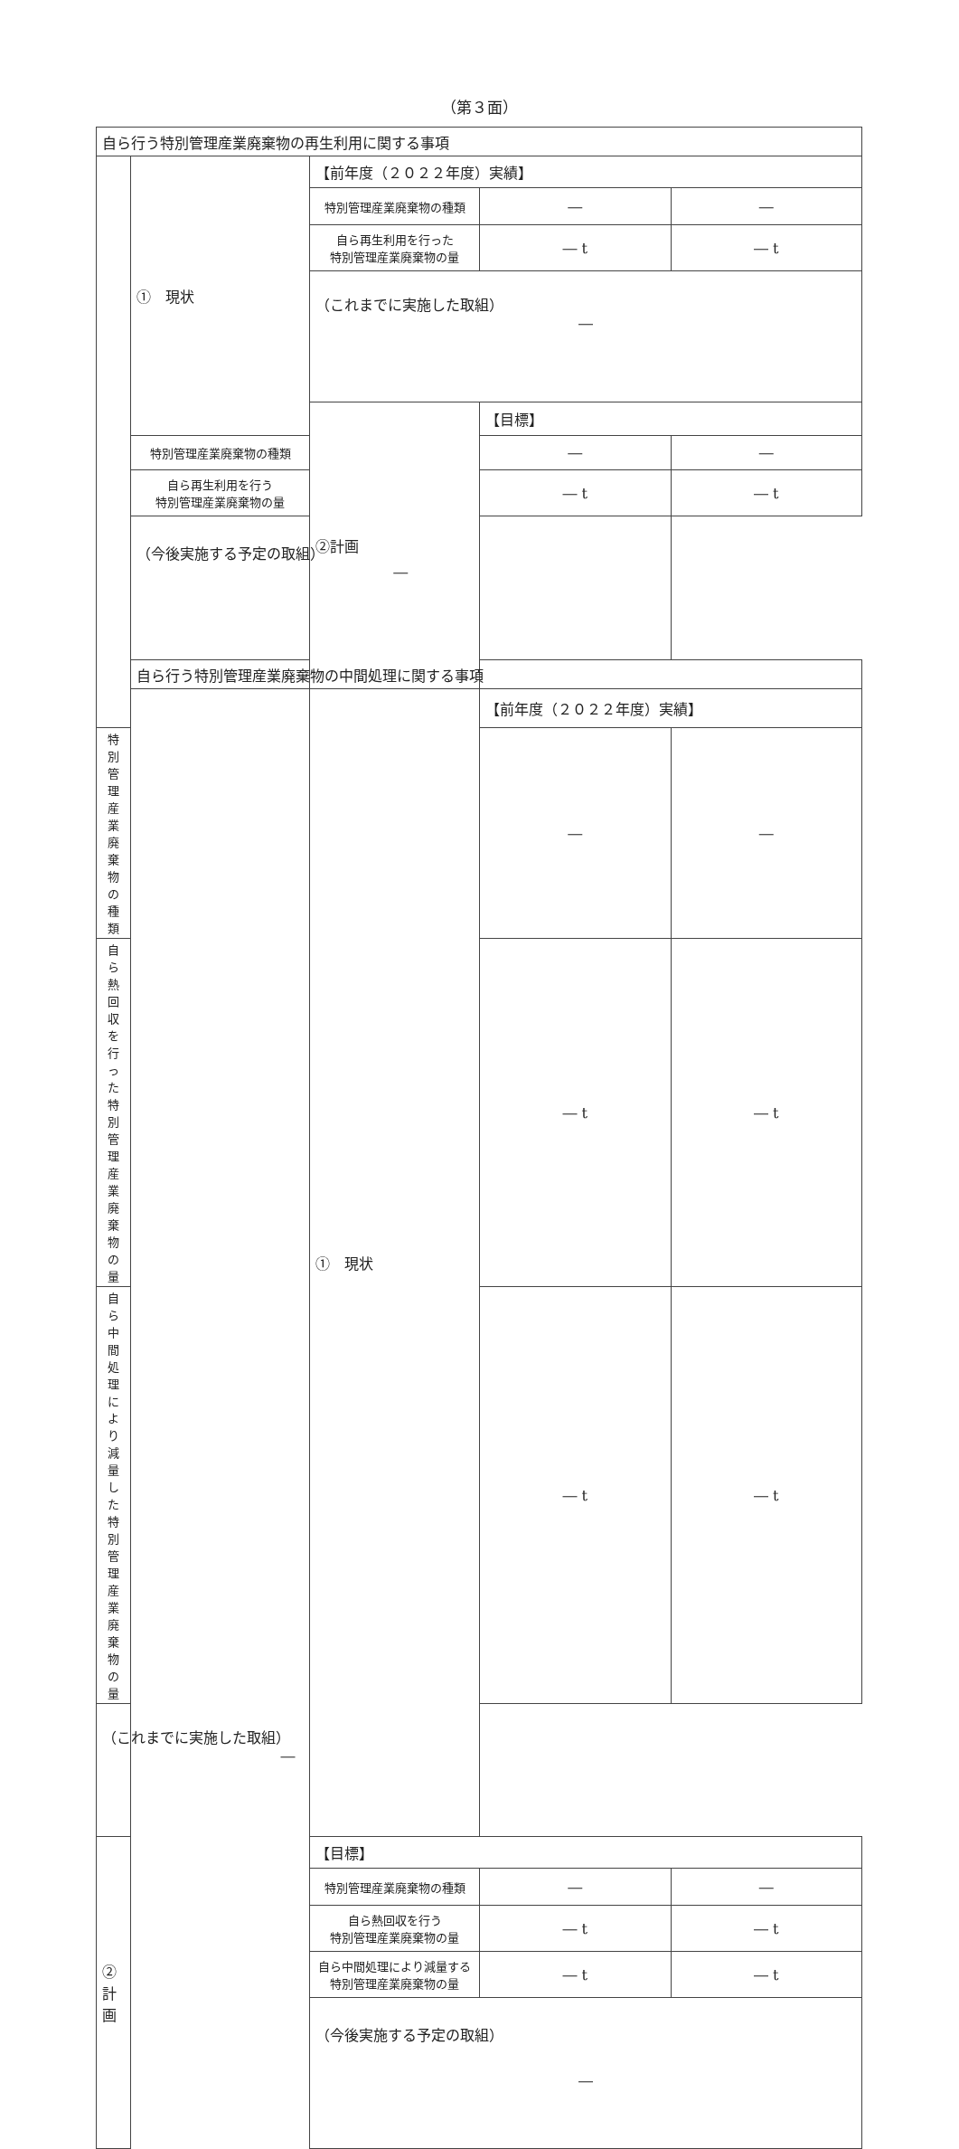（第３面）
| 自ら行う特別管理産業廃棄物の再生利用に関する事項 | | | | |
| | ① 現状 | 【前年度（２０２２年度）実績】 | | |
| | | 特別管理産業廃棄物の種類 | ― | ― |
| | | 自ら再生利用を行った 特別管理産業廃棄物の量 | ― t | ― t |
| | | （これまでに実施した取組） ― | | |
| | | ②計画 | 【目標】 | |
| | 特別管理産業廃棄物の種類 | | ― | ― |
| | 自ら再生利用を行う 特別管理産業廃棄物の量 | | ― t | ― t |
| | （今後実施する予定の取組） ― | | | |
| | 自ら行う特別管理産業廃棄物の中間処理に関する事項 | | | |
| | | ① 現状 | 【前年度（２０２２年度）実績】 | |
| 特別管理産業廃棄物の種類 | | | ― | ― |
| 自ら熱回収を行った 特別管理産業廃棄物の量 | | | ― t | ― t |
| 自ら中間処理により減量した 特別管理産業廃棄物の量 | | | ― t | ― t |
| （これまでに実施した取組） ― | | | | |
| ②計画 | | 【目標】 | | |
| | | 特別管理産業廃棄物の種類 | ― | ― |
| | | 自ら熱回収を行う 特別管理産業廃棄物の量 | ― t | ― t |
| | | 自ら中間処理により減量する 特別管理産業廃棄物の量 | ― t | ― t |
| | | （今後実施する予定の取組） ― | | |